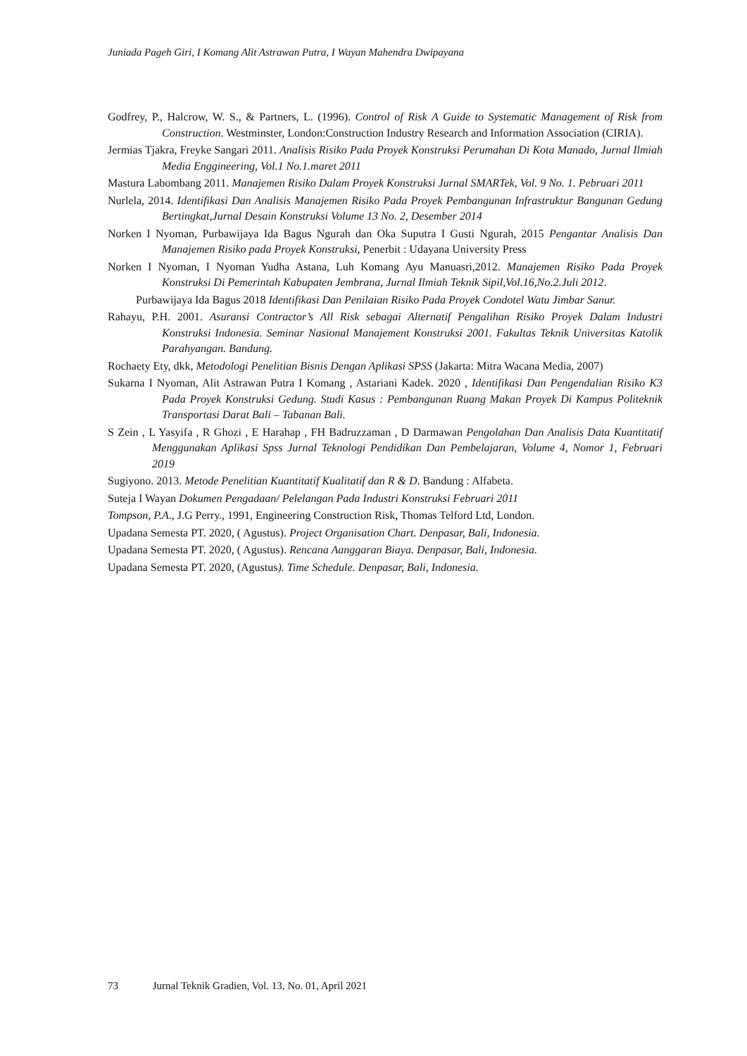Juniada Pageh Giri, I Komang Alit Astrawan Putra, I Wayan Mahendra Dwipayana
Godfrey, P., Halcrow, W. S., & Partners, L. (1996). Control of Risk A Guide to Systematic Management of Risk from Construction. Westminster, London:Construction Industry Research and Information Association (CIRIA).
Jermias Tjakra, Freyke Sangari 2011. Analisis Risiko Pada Proyek Konstruksi Perumahan Di Kota Manado, Jurnal Ilmiah Media Enggineering, Vol.1 No.1.maret 2011
Mastura Labombang 2011. Manajemen Risiko Dalam Proyek Konstruksi Jurnal SMARTek, Vol. 9 No. 1. Pebruari 2011
Nurlela, 2014. Identifikasi Dan Analisis Manajemen Risiko Pada Proyek Pembangunan Infrastruktur Bangunan Gedung Bertingkat,Jurnal Desain Konstruksi Volume 13 No. 2, Desember 2014
Norken I Nyoman, Purbawijaya Ida Bagus Ngurah dan Oka Suputra I Gusti Ngurah, 2015 Pengantar Analisis Dan Manajemen Risiko pada Proyek Konstruksi, Penerbit : Udayana University Press
Norken I Nyoman, I Nyoman Yudha Astana, Luh Komang Ayu Manuasri,2012. Manajemen Risiko Pada Proyek Konstruksi Di Pemerintah Kabupaten Jembrana, Jurnal Ilmiah Teknik Sipil,Vol.16,No.2.Juli 2012.
Purbawijaya Ida Bagus 2018 Identifikasi Dan Penilaian Risiko Pada Proyek Condotel Watu Jimbar Sanur.
Rahayu, P.H. 2001. Asuransi Contractor’s All Risk sebagai Alternatif Pengalihan Risiko Proyek Dalam Industri Konstruksi Indonesia. Seminar Nasional Manajement Konstruksi 2001. Fakultas Teknik Universitas Katolik Parahyangan. Bandung.
Rochaety Ety, dkk, Metodologi Penelitian Bisnis Dengan Aplikasi SPSS (Jakarta: Mitra Wacana Media, 2007)
Sukarna I Nyoman, Alit Astrawan Putra I Komang , Astariani Kadek. 2020 , Identifikasi Dan Pengendalian Risiko K3 Pada Proyek Konstruksi Gedung. Studi Kasus : Pembangunan Ruang Makan Proyek Di Kampus Politeknik Transportasi Darat Bali – Tabanan Bali.
S Zein , L Yasyifa , R Ghozi , E Harahap , FH Badruzzaman , D Darmawan Pengolahan Dan Analisis Data Kuantitatif Menggunakan Aplikasi Spss Jurnal Teknologi Pendidikan Dan Pembelajaran, Volume 4, Nomor 1, Februari 2019
Sugiyono. 2013. Metode Penelitian Kuantitatif Kualitatif dan R & D. Bandung : Alfabeta.
Suteja I Wayan Dokumen Pengadaan/ Pelelangan Pada Industri Konstruksi Februari 2011
Tompson, P.A., J.G Perry., 1991, Engineering Construction Risk, Thomas Telford Ltd, London.
Upadana Semesta PT. 2020, ( Agustus). Project Organisation Chart. Denpasar, Bali, Indonesia.
Upadana Semesta PT. 2020, ( Agustus). Rencana Aanggaran Biaya. Denpasar, Bali, Indonesia.
Upadana Semesta PT. 2020, (Agustus). Time Schedule. Denpasar, Bali, Indonesia.
73 Jurnal Teknik Gradien, Vol. 13, No. 01, April 2021